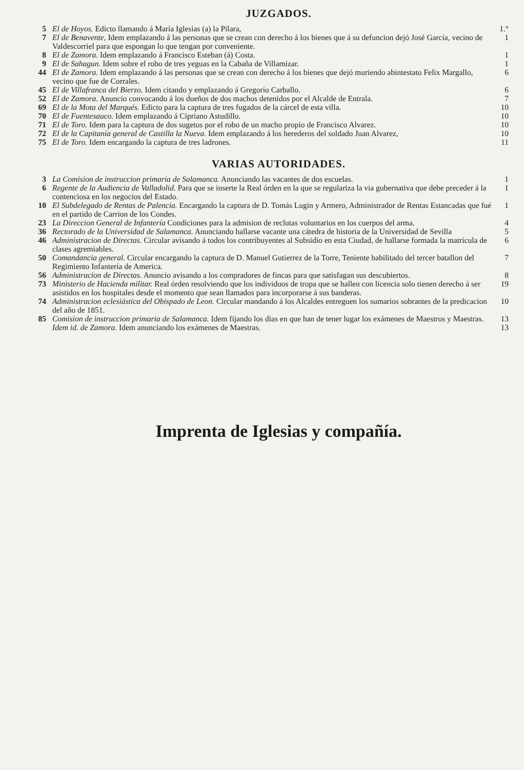JUZGADOS.
5 El de Hoyos. Edicto llamando á María Iglesias (a) la Pilara, 1.°
7 El de Benavente, Idem emplazando á las personas que se crean con derecho á los bienes que á su defuncion dejó José García, vecino de Valdescorriel para que espongan lo que tengan por conveniente. 1
8 El de Zamora. Idem emplazando á Francisco Esteban (á) Costa. 1
9 El de Sahagun. Idem sobre el robo de tres yeguas en la Cabaña de Villamizar. 1
44 El de Zamora. Idem emplazando á las personas que se crean con derecho á los bienes que dejó muriendo abintestato Felix Margallo, vecino que fue de Corrales. 6
45 El de Villafranca del Bierzo. Idem citando y emplazando á Gregorio Carballo. 6
52 El de Zamora. Anuncio convocando á los dueños de dos machos detenidos por el Alcalde de Entrala. 7
69 El de la Mota del Marqués. Edicto para la captura de tres fugados de la cárcel de esta villa. 10
70 El de Fuentesauco. Idem emplazando á Cipriano Astudillo. 10
71 El de Toro. Idem para la captura de dos sugetos por el robo de un macho propio de Francisco Alvarez. 10
72 El de la Capitanía general de Castilla la Nueva. Idem emplazando á los herederos del soldado Juan Alvarez, 10
75 El de Toro. Idem encargando la captura de tres ladrones. 11
VARIAS AUTORIDADES.
3 La Comision de instruccion primaria de Salamanca. Anunciando las vacantes de dos escuelas. 1
6 Regente de la Audiencia de Valladolid. Para que se inserte la Real órden en la que se regulariza la via gubernativa que debe preceder á la contenciosa en los negocios del Estado. 1
10 El Subdelegado de Rentas de Palencia. Encargando la captura de D. Tomás Lugin y Armero, Administrador de Rentas Estancadas que fué en el partido de Carrion de los Condes. 1
23 La Direccion General de Infantería Condiciones para la admision de reclutas voluntarios en los cuerpos del arma. 4
36 Rectorado de la Universidad de Salamanca. Anunciando hallarse vacante una cátedra de historia de la Universidad de Sevilla 5
46 Administracion de Directas. Circular avisando á todos los contribuyentes al Subsidio en esta Ciudad, de hallarse formada la matrícula de clases agremiables. 6
50 Comandancia general. Circular encargando la captura de D. Manuel Gutierrez de la Torre, Teniente habilitado del tercer batallon del Regimiento Infantería de America. 7
56 Administracion de Directas. Anuncio avisando a los compradores de fincas para que satisfagan sus descubiertos. 8
73 Ministerio de Hacienda militar. Real órden resolviendo que los individuos de tropa que se hallen con licencia solo tienen derecho á ser asistidos en los hospitales desde el momento que sean llamados para incorporarse á sus banderas. 19
74 Administracion eclesiástica del Obispado de Leon. Circular mandando á los Alcaldes entreguen los sumarios sobrantes de la predicacion del año de 1851. 10
85 Comision de instruccion primaria de Salamanca. Idem fijando los dias en que han de tener lugar los exámenes de Maestros y Maestras. 13
Idem id. de Zamora. Idem anunciando los exámenes de Maestras. 13
Imprenta de Iglesias y compañía.